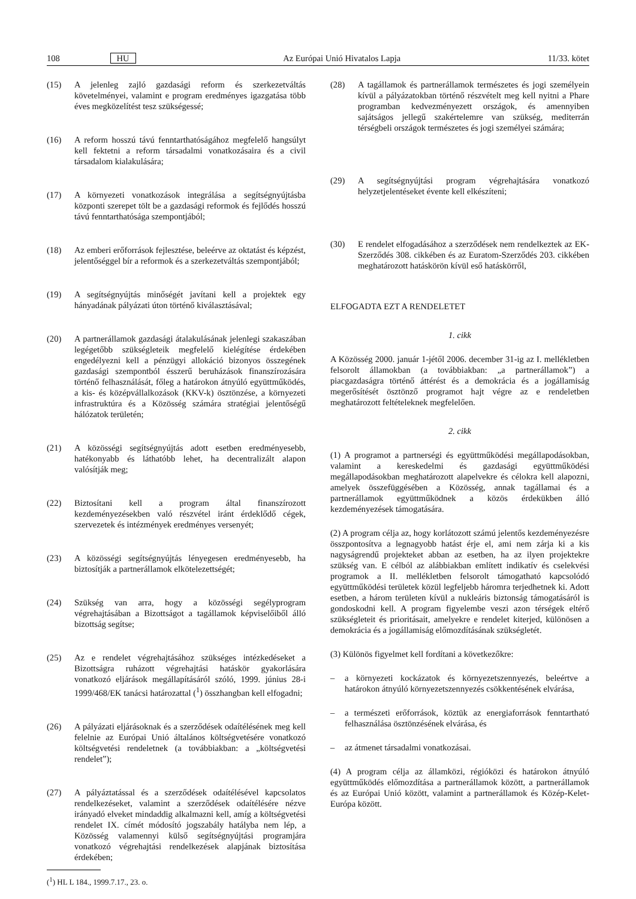108 HU Az Európai Unió Hivatalos Lapja 11/33. kötet
(15) A jelenleg zajló gazdasági reform és szerkezetváltás követelményei, valamint e program eredményes igazgatása több éves megközelítést tesz szükségessé;
(16) A reform hosszú távú fenntarthatóságához megfelelő hangsúlyt kell fektetni a reform társadalmi vonatkozásaira és a civil társadalom kialakulására;
(17) A környezeti vonatkozások integrálása a segítségnyújtásba központi szerepet tölt be a gazdasági reformok és fejlődés hosszú távú fenntarthatósága szempontjából;
(18) Az emberi erőforrások fejlesztése, beleérve az oktatást és képzést, jelentőséggel bír a reformok és a szerkezetváltás szempontjából;
(19) A segítségnyújtás minőségét javítani kell a projektek egy hányadának pályázati úton történő kiválasztásával;
(20) A partnerállamok gazdasági átalakulásának jelenlegi szakaszában legégetőbb szükségleteik megfelelő kielégítése érdekében engedélyezni kell a pénzügyi allokáció bizonyos összegének gazdasági szempontból ésszerű beruházások finanszírozására történő felhasználását, főleg a határokon átnyúló együttműködés, a kis- és középvállalkozások (KKV-k) ösztönzése, a környezeti infrastruktúra és a Közösség számára stratégiai jelentőségű hálózatok területén;
(21) A közösségi segítségnyújtás adott esetben eredményesebb, hatékonyabb és láthatóbb lehet, ha decentralizált alapon valósítják meg;
(22) Biztosítani kell a program által finanszírozott kezdeményezésekben való részvétel iránt érdeklődő cégek, szervezetek és intézmények eredményes versenyét;
(23) A közösségi segítségnyújtás lényegesen eredményesebb, ha biztosítják a partnerállamok elkötelezettségét;
(24) Szükség van arra, hogy a közösségi segélyprogram végrehajtásában a Bizottságot a tagállamok képviselőiből álló bizottság segítse;
(25) Az e rendelet végrehajtásához szükséges intézkedéseket a Bizottságra ruházott végrehajtási hatáskör gyakorlására vonatkozó eljárások megállapításáról szóló, 1999. június 28-i 1999/468/EK tanácsi határozattal (<sup>1</sup>) összhangban kell elfogadni;
(26) A pályázati eljárásoknak és a szerződések odaítélésének meg kell felelnie az Európai Unió általános költségvetésére vonatkozó költségvetési rendeletnek (a továbbiakban: a „költségvetési rendelet”);
(27) A pályáztatással és a szerződések odaítélésével kapcsolatos rendelkezéseket, valamint a szerződések odaítélésére nézve irányadó elveket mindaddig alkalmazni kell, amíg a költségvetési rendelet IX. címét módosító jogszabály hatályba nem lép, a Közösség valamennyi külső segítségnyújtási programjára vonatkozó végrehajtási rendelkezések alapjának biztosítása érdekében;
(<sup>1</sup>) HL L 184., 1999.7.17., 23. o.
(28) A tagállamok és partnerállamok természetes és jogi személyein kívül a pályázatokban történő részvételt meg kell nyitni a Phare programban kedvezményezett országok, és amennyiben sajátságos jellegű szakértelemre van szükség, mediterrán térségbeli országok természetes és jogi személyei számára;
(29) A segítségnyújtási program végrehajtására vonatkozó helyzetjelentéseket évente kell elkészíteni;
(30) E rendelet elfogadásához a szerződések nem rendelkeztek az EK-Szerződés 308. cikkében és az Euratom-Szerződés 203. cikkében meghatározott hatáskörön kívül eső hatáskörről,
ELFOGADTA EZT A RENDELETET
1. cikk
A Közösség 2000. január 1-jétől 2006. december 31-ig az I. mellékletben felsorolt államokban (a továbbiakban: „a partnerállamok”) a piacgazdaságra történő áttérést és a demokrácia és a jogállamiság megerősítését ösztönző programot hajt végre az e rendeletben meghatározott feltételeknek megfelelően.
2. cikk
(1) A programot a partnerségi és együttműködési megállapodásokban, valamint a kereskedelmi és gazdasági együttműködési megállapodásokban meghatározott alapelvekre és célokra kell alapozni, amelyek összefüggésében a Közösség, annak tagállamai és a partnerállamok együttműködnek a közös érdekükben álló kezdeményezések támogatására.
(2) A program célja az, hogy korlátozott számú jelentős kezdeményezésre összpontosítva a legnagyobb hatást érje el, ami nem zárja ki a kis nagyságrendű projekteket abban az esetben, ha az ilyen projektekre szükség van. E célból az alábbiakban említett indikatív és cselekvési programok a II. mellékletben felsorolt támogatható kapcsolódó együttműködési területek közül legfeljebb háromra terjedhetnek ki. Adott esetben, a három területen kívül a nukleáris biztonság támogatásáról is gondoskodni kell. A program figyelembe veszi azon térségek eltérő szükségleteit és prioritásait, amelyekre e rendelet kiterjed, különösen a demokrácia és a jogállamiság előmozdításának szükségletét.
(3) Különös figyelmet kell fordítani a következőkre:
– a környezeti kockázatok és környezetszennyezés, beleértve a határokon átnyúló környezetszennyezés csökkentésének elvárása,
– a természeti erőforrások, köztük az energiaforrások fenntartható felhasználása ösztönzésének elvárása, és
– az átmenet társadalmi vonatkozásai.
(4) A program célja az államközi, régióközi és határokon átnyúló együttműködés előmozdítása a partnerállamok között, a partnerállamok és az Európai Unió között, valamint a partnerállamok és Közép-Kelet-Európa között.